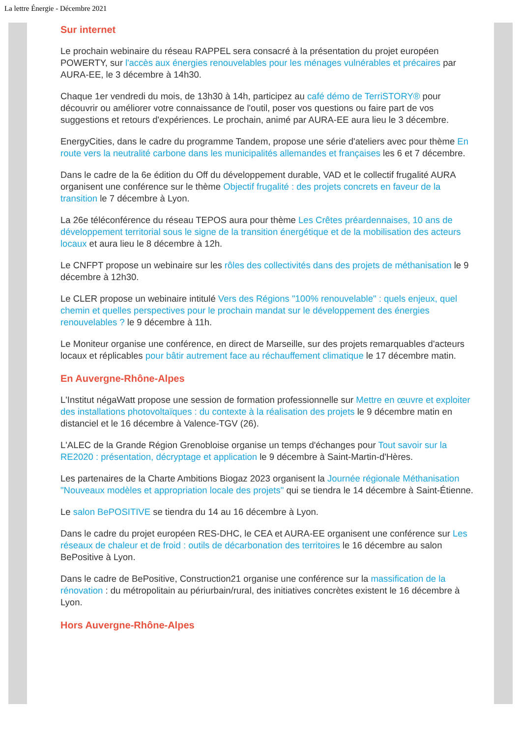La lettre Énergie - Décembre 2021
Sur internet
Le prochain webinaire du réseau RAPPEL sera consacré à la présentation du projet européen POWERTY, sur l'accès aux énergies renouvelables pour les ménages vulnérables et précaires par AURA-EE, le 3 décembre à 14h30.
Chaque 1er vendredi du mois, de 13h30 à 14h, participez au café démo de TerriSTORY® pour découvrir ou améliorer votre connaissance de l'outil, poser vos questions ou faire part de vos suggestions et retours d'expériences. Le prochain, animé par AURA-EE aura lieu le 3 décembre.
EnergyCities, dans le cadre du programme Tandem, propose une série d'ateliers avec pour thème En route vers la neutralité carbone dans les municipalités allemandes et françaises les 6 et 7 décembre.
Dans le cadre de la 6e édition du Off du développement durable, VAD et le collectif frugalité AURA organisent une conférence sur le thème Objectif frugalité : des projets concrets en faveur de la transition le 7 décembre à Lyon.
La 26e téléconférence du réseau TEPOS aura pour thème Les Crêtes préardennaises, 10 ans de développement territorial sous le signe de la transition énergétique et de la mobilisation des acteurs locaux et aura lieu le 8 décembre à 12h.
Le CNFPT propose un webinaire sur les rôles des collectivités dans des projets de méthanisation le 9 décembre à 12h30.
Le CLER propose un webinaire intitulé Vers des Régions "100% renouvelable" : quels enjeux, quel chemin et quelles perspectives pour le prochain mandat sur le développement des énergies renouvelables ? le 9 décembre à 11h.
Le Moniteur organise une conférence, en direct de Marseille, sur des projets remarquables d'acteurs locaux et réplicables pour bâtir autrement face au réchauffement climatique le 17 décembre matin.
En Auvergne-Rhône-Alpes
L'Institut négaWatt propose une session de formation professionnelle sur Mettre en œuvre et exploiter des installations photovoltaïques : du contexte à la réalisation des projets le 9 décembre matin en distanciel et le 16 décembre à Valence-TGV (26).
L'ALEC de la Grande Région Grenobloise organise un temps d'échanges pour Tout savoir sur la RE2020 : présentation, décryptage et application le 9 décembre à Saint-Martin-d'Hères.
Les partenaires de la Charte Ambitions Biogaz 2023 organisent la Journée régionale Méthanisation "Nouveaux modèles et appropriation locale des projets" qui se tiendra le 14 décembre à Saint-Étienne.
Le salon BePOSITIVE se tiendra du 14 au 16 décembre à Lyon.
Dans le cadre du projet européen RES-DHC, le CEA et AURA-EE organisent une conférence sur Les réseaux de chaleur et de froid : outils de décarbonation des territoires le 16 décembre au salon BePositive à Lyon.
Dans le cadre de BePositive, Construction21 organise une conférence sur la massification de la rénovation : du métropolitain au périurbain/rural, des initiatives concrètes existent le 16 décembre à Lyon.
Hors Auvergne-Rhône-Alpes